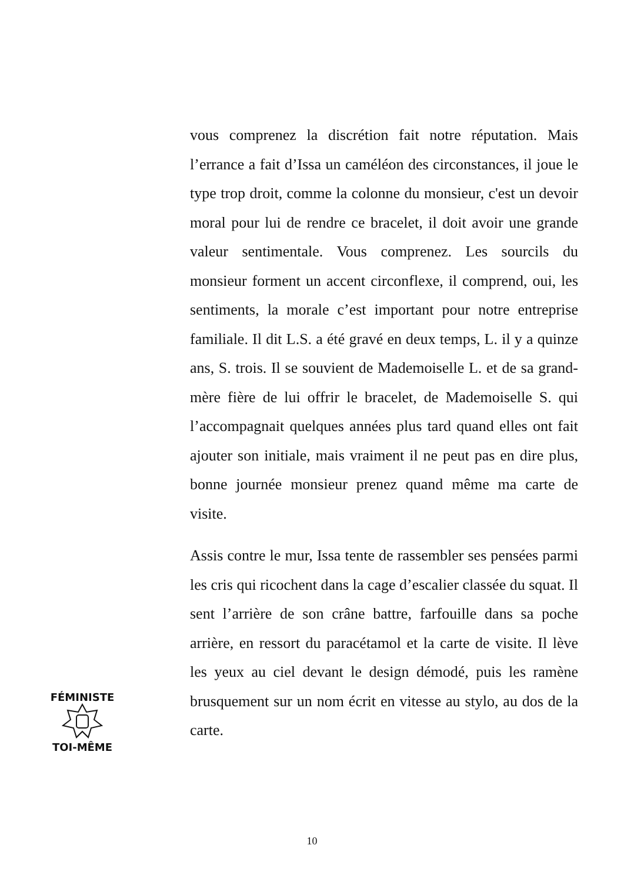vous comprenez la discrétion fait notre réputation. Mais l’errance a fait d’Issa un caméléon des circonstances, il joue le type trop droit, comme la colonne du monsieur, c'est un devoir moral pour lui de rendre ce bracelet, il doit avoir une grande valeur sentimentale. Vous comprenez. Les sourcils du monsieur forment un accent circonflexe, il comprend, oui, les sentiments, la morale c’est important pour notre entreprise familiale. Il dit L.S. a été gravé en deux temps, L. il y a quinze ans, S. trois. Il se souvient de Mademoiselle L. et de sa grand-mère fière de lui offrir le bracelet, de Mademoiselle S. qui l’accompagnait quelques années plus tard quand elles ont fait ajouter son initiale, mais vraiment il ne peut pas en dire plus, bonne journée monsieur prenez quand même ma carte de visite.
Assis contre le mur, Issa tente de rassembler ses pensées parmi les cris qui ricochent dans la cage d’escalier classée du squat. Il sent l’arrière de son crâne battre, farfouille dans sa poche arrière, en ressort du paracétamol et la carte de visite. Il lève les yeux au ciel devant le design démodé, puis les ramène brusquement sur un nom écrit en vitesse au stylo, au dos de la carte.
FÉMINISTE
TOI-MÊME
10